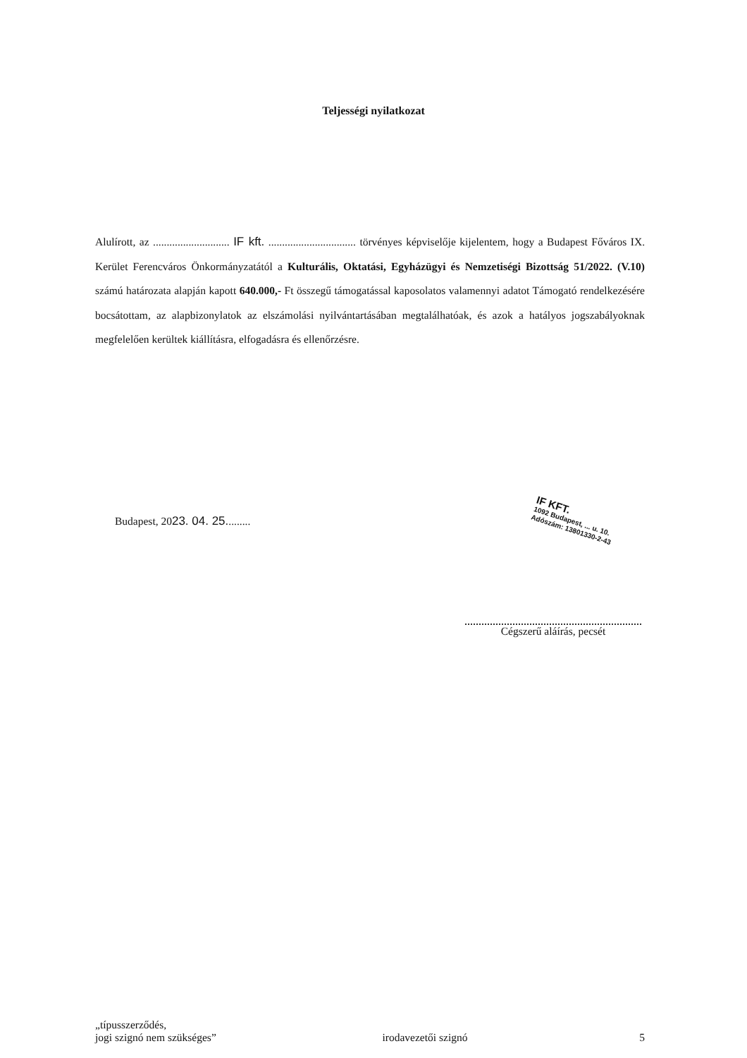Teljességi nyilatkozat
Alulírott, az ............................ IF kft. ................................ törvényes képviselője kijelentem, hogy a Budapest Főváros IX. Kerület Ferencváros Önkormányzatától a Kulturális, Oktatási, Egyházügyi és Nemzetiségi Bizottság 51/2022. (V.10) számú határozata alapján kapott 640.000,- Ft összegű támogatással kaposolatos valamennyi adatot Támogató rendelkezésére bocsátottam, az alapbizonylatok az elszámolási nyilvántartásában megtalálhatóak, és azok a hatályos jogszabályoknak megfelelően kerültek kiállításra, elfogadásra és ellenőrzésre.
Budapest, 2023. 04. 25.........
IF KFT.
1092 Budapest, ... u. 10.
Adószám: 13801330-2-43
Cégszerű aláírás, pecsét
„típusszerződés,
jogi szignó nem szükséges”
irodavezetői szignó
5